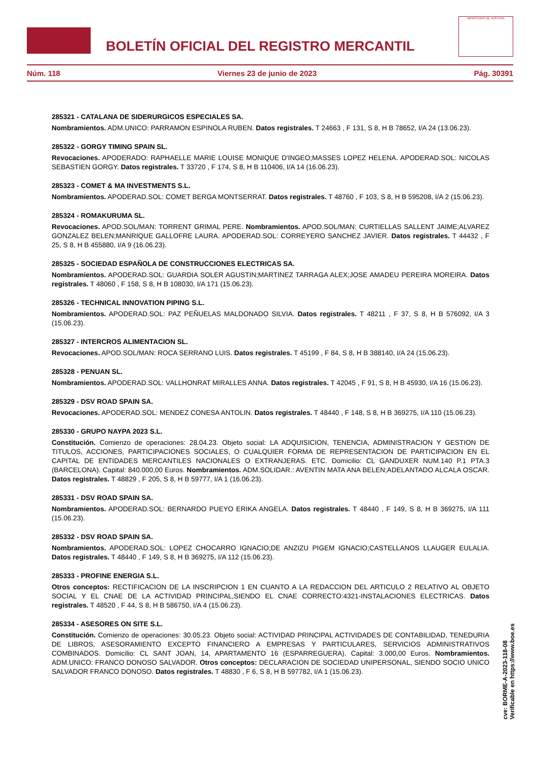BOLETÍN OFICIAL DEL REGISTRO MERCANTIL
MINISTERIO DE JUSTICIA
Núm. 118 Viernes 23 de junio de 2023 Pág. 30391
285321 - CATALANA DE SIDERURGICOS ESPECIALES SA.
Nombramientos. ADM.UNICO: PARRAMON ESPINOLA RUBEN. Datos registrales. T 24663 , F 131, S 8, H B 78652, I/A 24 (13.06.23).
285322 - GORGY TIMING SPAIN SL.
Revocaciones. APODERADO: RAPHAELLE MARIE LOUISE MONIQUE D'INGEO;MASSES LOPEZ HELENA. APODERAD.SOL: NICOLAS SEBASTIEN GORGY. Datos registrales. T 33720 , F 174, S 8, H B 110406, I/A 14 (16.06.23).
285323 - COMET & MA INVESTMENTS S.L.
Nombramientos. APODERAD.SOL: COMET BERGA MONTSERRAT. Datos registrales. T 48760 , F 103, S 8, H B 595208, I/A 2 (15.06.23).
285324 - ROMAKURUMA SL.
Revocaciones. APOD.SOL/MAN: TORRENT GRIMAL PERE. Nombramientos. APOD.SOL/MAN: CURTIELLAS SALLENT JAIME;ALVAREZ GONZALEZ BELEN;MANRIQUE GALLOFRE LAURA. APODERAD.SOL: CORREYERO SANCHEZ JAVIER. Datos registrales. T 44432 , F 25, S 8, H B 455880, I/A 9 (16.06.23).
285325 - SOCIEDAD ESPAÑOLA DE CONSTRUCCIONES ELECTRICAS SA.
Nombramientos. APODERAD.SOL: GUARDIA SOLER AGUSTIN;MARTINEZ TARRAGA ALEX;JOSE AMADEU PEREIRA MOREIRA. Datos registrales. T 48060 , F 158, S 8, H B 108030, I/A 171 (15.06.23).
285326 - TECHNICAL INNOVATION PIPING S.L.
Nombramientos. APODERAD.SOL: PAZ PEÑUELAS MALDONADO SILVIA. Datos registrales. T 48211 , F 37, S 8, H B 576092, I/A 3 (15.06.23).
285327 - INTERCROS ALIMENTACION SL.
Revocaciones. APOD.SOL/MAN: ROCA SERRANO LUIS. Datos registrales. T 45199 , F 84, S 8, H B 388140, I/A 24 (15.06.23).
285328 - PENUAN SL.
Nombramientos. APODERAD.SOL: VALLHONRAT MIRALLES ANNA. Datos registrales. T 42045 , F 91, S 8, H B 45930, I/A 16 (15.06.23).
285329 - DSV ROAD SPAIN SA.
Revocaciones. APODERAD.SOL: MENDEZ CONESA ANTOLIN. Datos registrales. T 48440 , F 148, S 8, H B 369275, I/A 110 (15.06.23).
285330 - GRUPO NAYPA 2023 S.L.
Constitución. Comienzo de operaciones: 28.04.23. Objeto social: LA ADQUISICION, TENENCIA, ADMINISTRACION Y GESTION DE TITULOS, ACCIONES, PARTICIPACIONES SOCIALES, O CUALQUIER FORMA DE REPRESENTACION DE PARTICIPACION EN EL CAPITAL DE ENTIDADES MERCANTILES NACIONALES O EXTRANJERAS. ETC. Domicilio: CL GANDUXER NUM.140 P.1 PTA.3 (BARCELONA). Capital: 840.000,00 Euros. Nombramientos. ADM.SOLIDAR.: AVENTIN MATA ANA BELEN;ADELANTADO ALCALA OSCAR. Datos registrales. T 48829 , F 205, S 8, H B 59777, I/A 1 (16.06.23).
285331 - DSV ROAD SPAIN SA.
Nombramientos. APODERAD.SOL: BERNARDO PUEYO ERIKA ANGELA. Datos registrales. T 48440 , F 149, S 8, H B 369275, I/A 111 (15.06.23).
285332 - DSV ROAD SPAIN SA.
Nombramientos. APODERAD.SOL: LOPEZ CHOCARRO IGNACIO;DE ANZIZU PIGEM IGNACIO;CASTELLANOS LLAUGER EULALIA. Datos registrales. T 48440 , F 149, S 8, H B 369275, I/A 112 (15.06.23).
285333 - PROFINE ENERGIA S.L.
Otros conceptos: RECTIFICACION DE LA INSCRIPCION 1 EN CUANTO A LA REDACCION DEL ARTICULO 2 RELATIVO AL OBJETO SOCIAL Y EL CNAE DE LA ACTIVIDAD PRINCIPAL,SIENDO EL CNAE CORRECTO:4321-INSTALACIONES ELECTRICAS. Datos registrales. T 48520 , F 44, S 8, H B 586750, I/A 4 (15.06.23).
285334 - ASESORES ON SITE S.L.
Constitución. Comienzo de operaciones: 30.05.23. Objeto social: ACTIVIDAD PRINCIPAL ACTIVIDADES DE CONTABILIDAD, TENEDURIA DE LIBROS, ASESORAMIENTO EXCEPTO FINANCIERO A EMPRESAS Y PARTICULARES, SERVICIOS ADMINISTRATIVOS COMBINADOS. Domicilio: CL SANT JOAN, 14, APARTAMENTO 16 (ESPARREGUERA). Capital: 3.000,00 Euros. Nombramientos. ADM.UNICO: FRANCO DONOSO SALVADOR. Otros conceptos: DECLARACION DE SOCIEDAD UNIPERSONAL, SIENDO SOCIO UNICO SALVADOR FRANCO DONOSO. Datos registrales. T 48830 , F 6, S 8, H B 597782, I/A 1 (15.06.23).
cve: BORME-A-2023-118-08
Verificable en https://www.boe.es